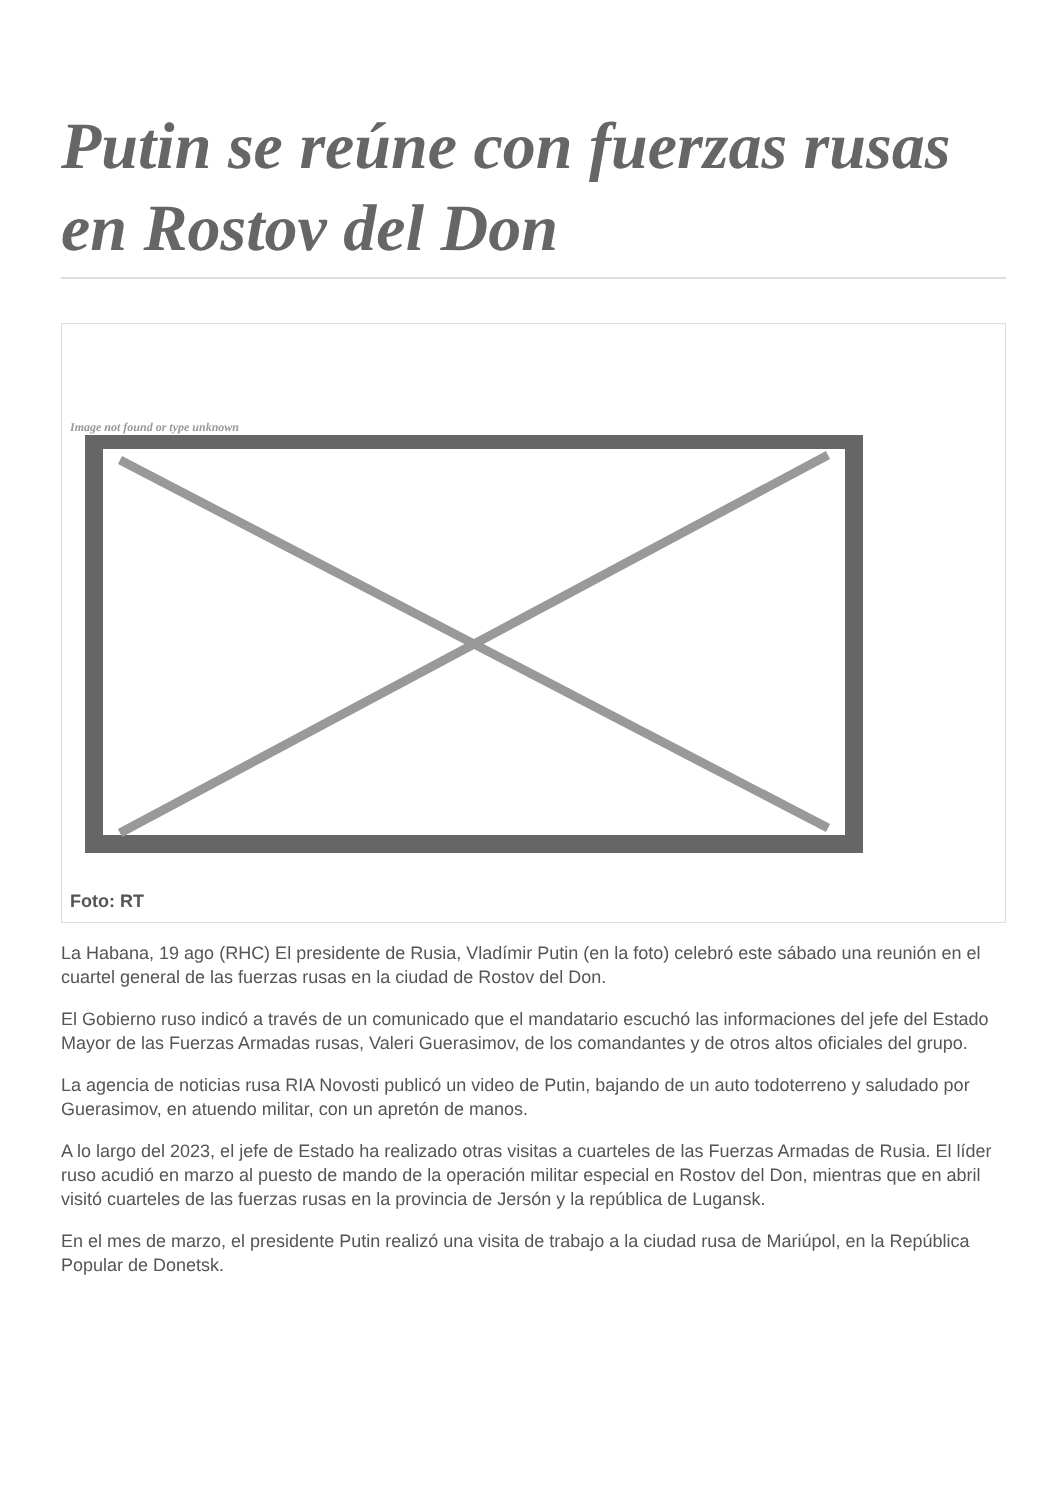Putin se reúne con fuerzas rusas en Rostov del Don
Image not found or type unknown
Foto: RT
La Habana, 19 ago (RHC) El presidente de Rusia, Vladímir Putin (en la foto) celebró este sábado una reunión en el cuartel general de las fuerzas rusas en la ciudad de Rostov del Don.
El Gobierno ruso indicó a través de un comunicado que el mandatario escuchó las informaciones del jefe del Estado Mayor de las Fuerzas Armadas rusas, Valeri Guerasimov, de los comandantes y de otros altos oficiales del grupo.
La agencia de noticias rusa RIA Novosti publicó un video de Putin, bajando de un auto todoterreno y saludado por Guerasimov, en atuendo militar, con un apretón de manos.
A lo largo del 2023, el jefe de Estado ha realizado otras visitas a cuarteles de las Fuerzas Armadas de Rusia. El líder ruso acudió en marzo al puesto de mando de la operación militar especial en Rostov del Don, mientras que en abril visitó cuarteles de las fuerzas rusas en la provincia de Jersón y la república de Lugansk.
En el mes de marzo, el presidente Putin realizó una visita de trabajo a la ciudad rusa de Mariúpol, en la República Popular de Donetsk.